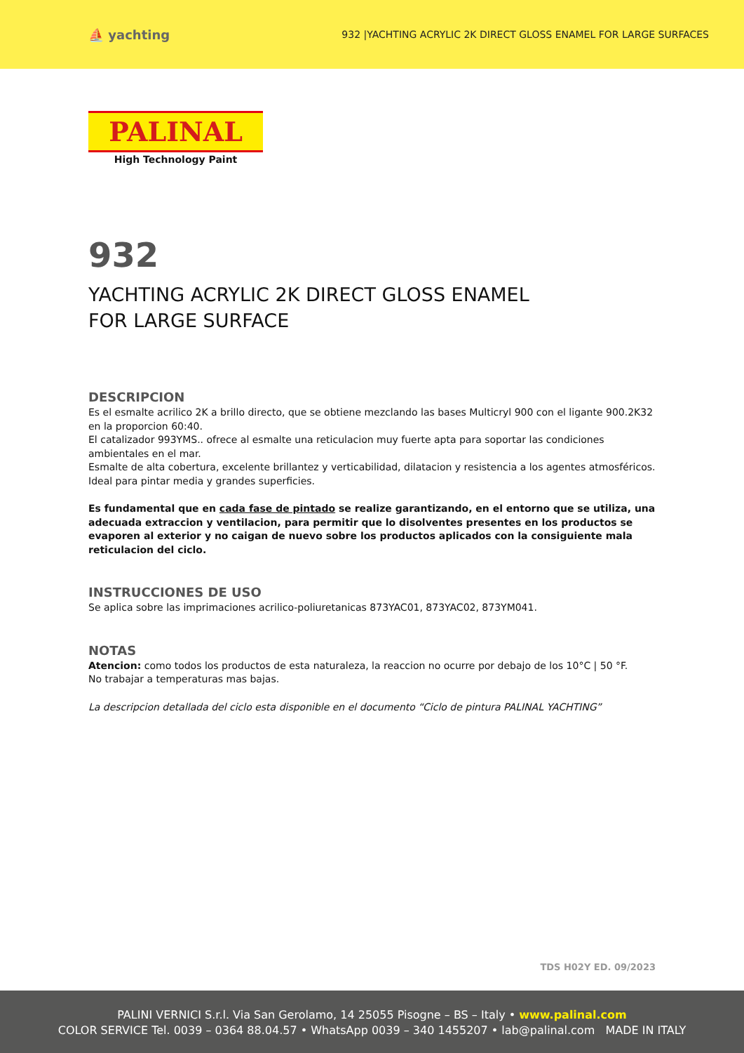⛵ yachting
932 |YACHTING ACRYLIC 2K DIRECT GLOSS ENAMEL FOR LARGE SURFACES
PALINAL
High Technology Paint
932
YACHTING ACRYLIC 2K DIRECT GLOSS ENAMEL
FOR LARGE SURFACE
DESCRIPCION
Es el esmalte acrilico 2K a brillo directo, que se obtiene mezclando las bases Multicryl 900 con el ligante 900.2K32 en la proporcion 60:40.
El catalizador 993YMS.. ofrece al esmalte una reticulacion muy fuerte apta para soportar las condiciones ambientales en el mar.
Esmalte de alta cobertura, excelente brillantez y verticabilidad, dilatacion y resistencia a los agentes atmosféricos. Ideal para pintar media y grandes superficies.
Es fundamental que en cada fase de pintado se realize garantizando, en el entorno que se utiliza, una adecuada extraccion y ventilacion, para permitir que lo disolventes presentes en los productos se evaporen al exterior y no caigan de nuevo sobre los productos aplicados con la consiguiente mala reticulacion del ciclo.
INSTRUCCIONES DE USO
Se aplica sobre las imprimaciones acrilico-poliuretanicas 873YAC01, 873YAC02, 873YM041.
NOTAS
Atencion: como todos los productos de esta naturaleza, la reaccion no ocurre por debajo de los 10°C | 50 °F.
No trabajar a temperaturas mas bajas.
La descripcion detallada del ciclo esta disponible en el documento “Ciclo de pintura PALINAL YACHTING”
TDS H02Y ED. 09/2023
PALINI VERNICI S.r.l. Via San Gerolamo, 14 25055 Pisogne – BS – Italy • www.palinal.com
COLOR SERVICE Tel. 0039 – 0364 88.04.57 • WhatsApp 0039 – 340 1455207 • lab@palinal.com MADE IN ITALY